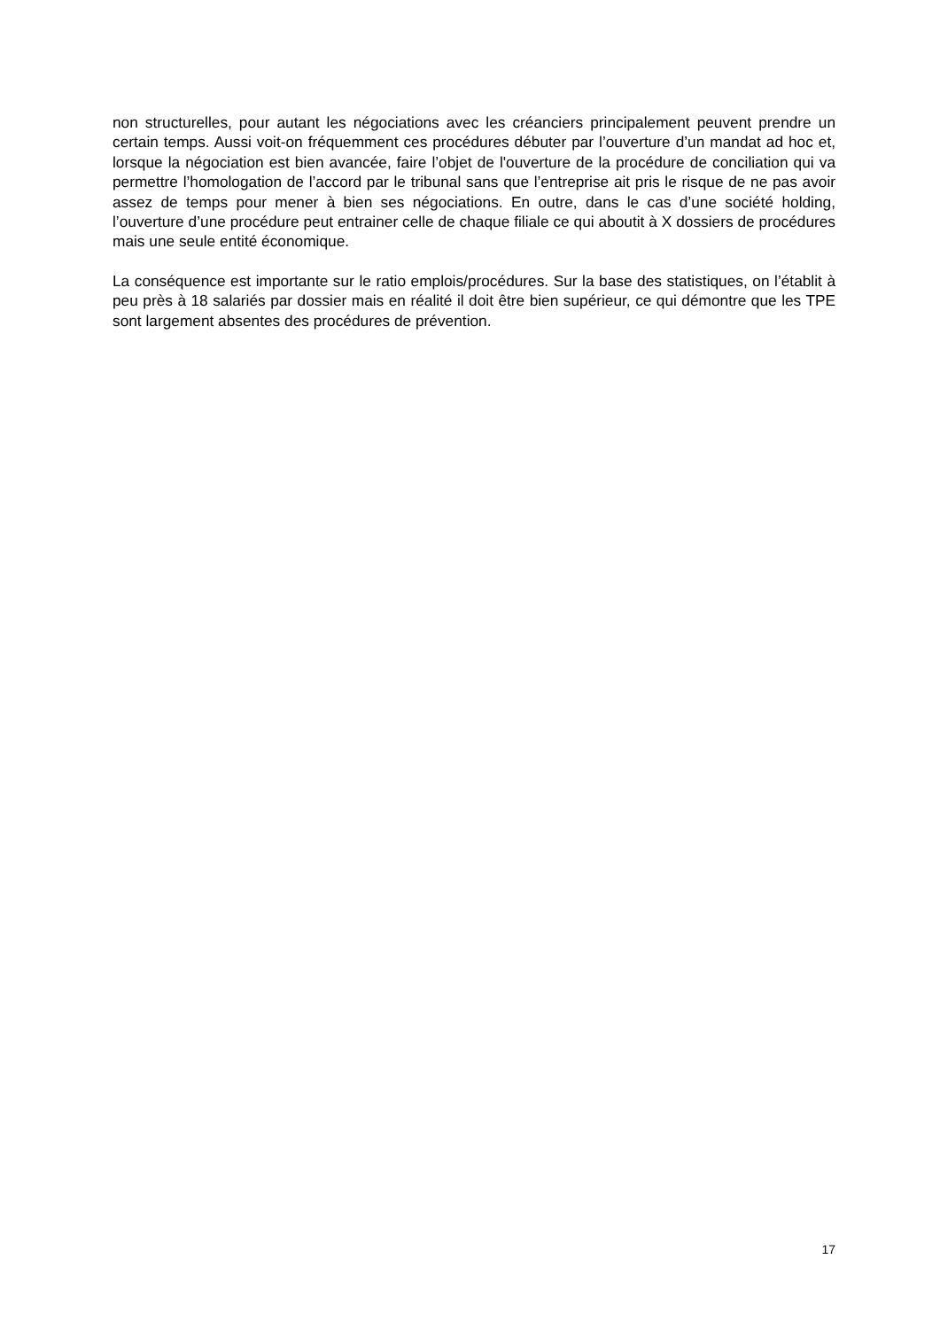non structurelles, pour autant les négociations avec les créanciers principalement peuvent prendre un certain temps. Aussi voit-on fréquemment ces procédures débuter par l’ouverture d’un mandat ad hoc et, lorsque la négociation est bien avancée, faire l’objet de l'ouverture de la procédure de conciliation qui va permettre l’homologation de l’accord par le tribunal sans que l’entreprise ait pris le risque de ne pas avoir assez de temps pour mener à bien ses négociations. En outre, dans le cas d’une société holding, l’ouverture d’une procédure peut entrainer celle de chaque filiale ce qui aboutit à X dossiers de procédures mais une seule entité économique.
La conséquence est importante sur le ratio emplois/procédures. Sur la base des statistiques, on l’établit à peu près à 18 salariés par dossier mais en réalité il doit être bien supérieur, ce qui démontre que les TPE sont largement absentes des procédures de prévention.
17